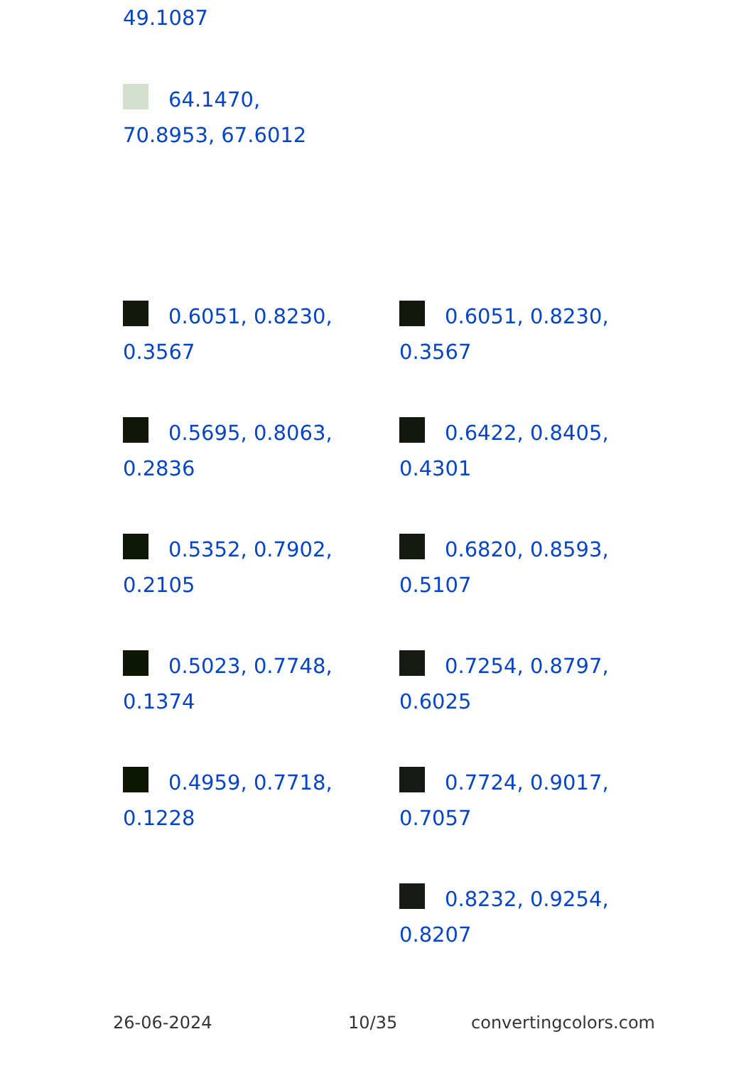49.1087
64.1470, 70.8953, 67.6012
0.6051, 0.8230, 0.3567
0.5695, 0.8063, 0.2836
0.5352, 0.7902, 0.2105
0.5023, 0.7748, 0.1374
0.4959, 0.7718, 0.1228
0.6051, 0.8230, 0.3567
0.6422, 0.8405, 0.4301
0.6820, 0.8593, 0.5107
0.7254, 0.8797, 0.6025
0.7724, 0.9017, 0.7057
0.8232, 0.9254, 0.8207
26-06-2024 10/35 convertingcolors.com